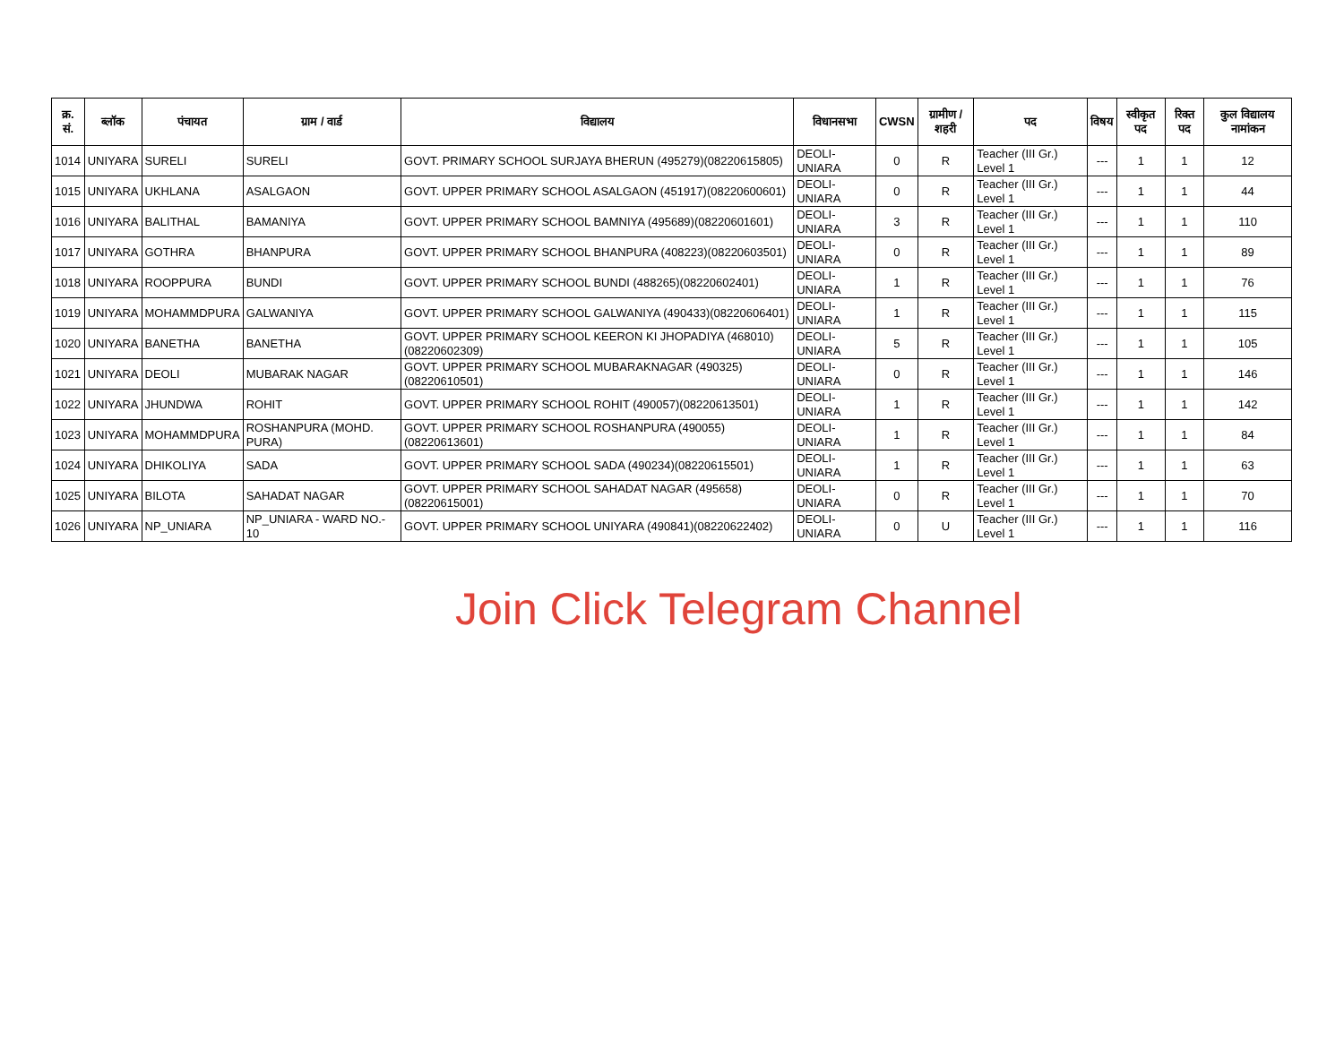| क्र. सं. | ब्लॉक | पंचायत | ग्राम / वार्ड | विद्यालय | विधानसभा | CWSN | ग्रामीण /शहरी | पद | विषय | स्वीकृत पद | रिक्त पद | कुल विद्यालय नामांकन |
| --- | --- | --- | --- | --- | --- | --- | --- | --- | --- | --- | --- | --- |
| 1014 | UNIYARA | SURELI | SURELI | GOVT. PRIMARY SCHOOL SURJAYA BHERUN (495279)(08220615805) | DEOLI-UNIARA | 0 | R | Teacher (III Gr.) Level 1 | --- | 1 | 1 | 12 |
| 1015 | UNIYARA | UKHLANA | ASALGAON | GOVT. UPPER PRIMARY SCHOOL ASALGAON (451917)(08220600601) | DEOLI-UNIARA | 0 | R | Teacher (III Gr.) Level 1 | --- | 1 | 1 | 44 |
| 1016 | UNIYARA | BALITHAL | BAMANIYA | GOVT. UPPER PRIMARY SCHOOL BAMNIYA (495689)(08220601601) | DEOLI-UNIARA | 3 | R | Teacher (III Gr.) Level 1 | --- | 1 | 1 | 110 |
| 1017 | UNIYARA | GOTHRA | BHANPURA | GOVT. UPPER PRIMARY SCHOOL BHANPURA (408223)(08220603501) | DEOLI-UNIARA | 0 | R | Teacher (III Gr.) Level 1 | --- | 1 | 1 | 89 |
| 1018 | UNIYARA | ROOPPURA | BUNDI | GOVT. UPPER PRIMARY SCHOOL BUNDI (488265)(08220602401) | DEOLI-UNIARA | 1 | R | Teacher (III Gr.) Level 1 | --- | 1 | 1 | 76 |
| 1019 | UNIYARA | MOHAMMDPURA | GALWANIYA | GOVT. UPPER PRIMARY SCHOOL GALWANIYA (490433)(08220606401) | DEOLI-UNIARA | 1 | R | Teacher (III Gr.) Level 1 | --- | 1 | 1 | 115 |
| 1020 | UNIYARA | BANETHA | BANETHA | GOVT. UPPER PRIMARY SCHOOL KEERON KI JHOPADIYA (468010)(08220602309) | DEOLI-UNIARA | 5 | R | Teacher (III Gr.) Level 1 | --- | 1 | 1 | 105 |
| 1021 | UNIYARA | DEOLI | MUBARAK NAGAR | GOVT. UPPER PRIMARY SCHOOL MUBARAKNAGAR (490325)(08220610501) | DEOLI-UNIARA | 0 | R | Teacher (III Gr.) Level 1 | --- | 1 | 1 | 146 |
| 1022 | UNIYARA | JHUNDWA | ROHIT | GOVT. UPPER PRIMARY SCHOOL ROHIT (490057)(08220613501) | DEOLI-UNIARA | 1 | R | Teacher (III Gr.) Level 1 | --- | 1 | 1 | 142 |
| 1023 | UNIYARA | MOHAMMDPURA | ROSHANPURA (MOHD. PURA) | GOVT. UPPER PRIMARY SCHOOL ROSHANPURA (490055)(08220613601) | DEOLI-UNIARA | 1 | R | Teacher (III Gr.) Level 1 | --- | 1 | 1 | 84 |
| 1024 | UNIYARA | DHIKOLIYA | SADA | GOVT. UPPER PRIMARY SCHOOL SADA (490234)(08220615501) | DEOLI-UNIARA | 1 | R | Teacher (III Gr.) Level 1 | --- | 1 | 1 | 63 |
| 1025 | UNIYARA | BILOTA | SAHADAT NAGAR | GOVT. UPPER PRIMARY SCHOOL SAHADAT NAGAR (495658)(08220615001) | DEOLI-UNIARA | 0 | R | Teacher (III Gr.) Level 1 | --- | 1 | 1 | 70 |
| 1026 | UNIYARA | NP_UNIARA | NP_UNIARA - WARD NO.- 10 | GOVT. UPPER PRIMARY SCHOOL UNIYARA (490841)(08220622402) | DEOLI-UNIARA | 0 | U | Teacher (III Gr.) Level 1 | --- | 1 | 1 | 116 |
Join Click Telegram Channel